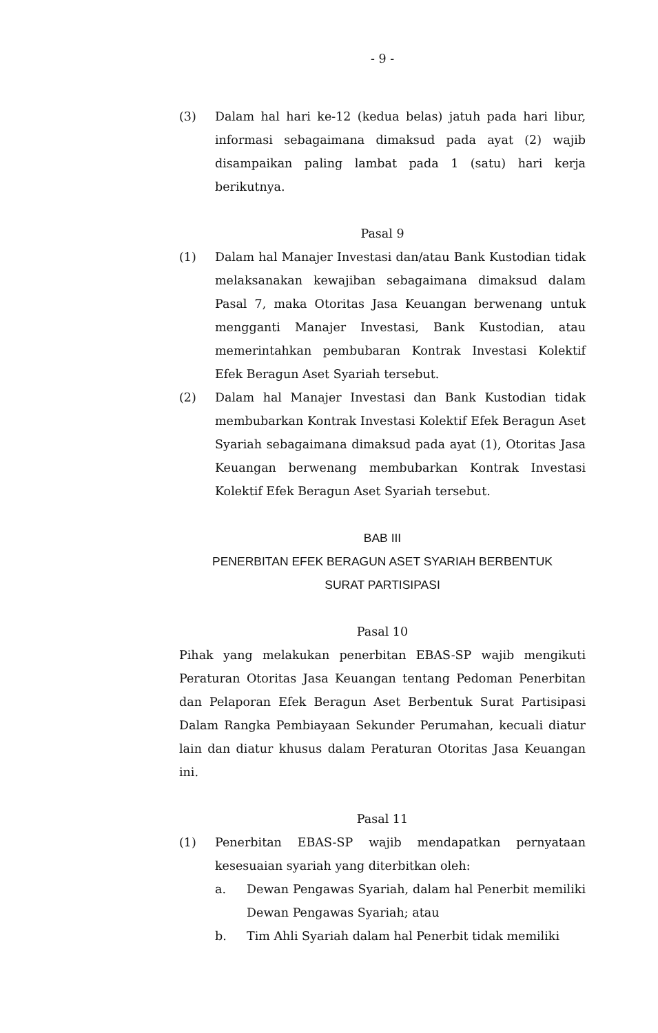- 9 -
(3) Dalam hal hari ke-12 (kedua belas) jatuh pada hari libur, informasi sebagaimana dimaksud pada ayat (2) wajib disampaikan paling lambat pada 1 (satu) hari kerja berikutnya.
Pasal 9
(1) Dalam hal Manajer Investasi dan/atau Bank Kustodian tidak melaksanakan kewajiban sebagaimana dimaksud dalam Pasal 7, maka Otoritas Jasa Keuangan berwenang untuk mengganti Manajer Investasi, Bank Kustodian, atau memerintahkan pembubaran Kontrak Investasi Kolektif Efek Beragun Aset Syariah tersebut.
(2) Dalam hal Manajer Investasi dan Bank Kustodian tidak membubarkan Kontrak Investasi Kolektif Efek Beragun Aset Syariah sebagaimana dimaksud pada ayat (1), Otoritas Jasa Keuangan berwenang membubarkan Kontrak Investasi Kolektif Efek Beragun Aset Syariah tersebut.
BAB III
PENERBITAN EFEK BERAGUN ASET SYARIAH BERBENTUK
SURAT PARTISIPASI
Pasal 10
Pihak yang melakukan penerbitan EBAS-SP wajib mengikuti Peraturan Otoritas Jasa Keuangan tentang Pedoman Penerbitan dan Pelaporan Efek Beragun Aset Berbentuk Surat Partisipasi Dalam Rangka Pembiayaan Sekunder Perumahan, kecuali diatur lain dan diatur khusus dalam Peraturan Otoritas Jasa Keuangan ini.
Pasal 11
(1) Penerbitan EBAS-SP wajib mendapatkan pernyataan kesesuaian syariah yang diterbitkan oleh:
a. Dewan Pengawas Syariah, dalam hal Penerbit memiliki Dewan Pengawas Syariah; atau
b. Tim Ahli Syariah dalam hal Penerbit tidak memiliki